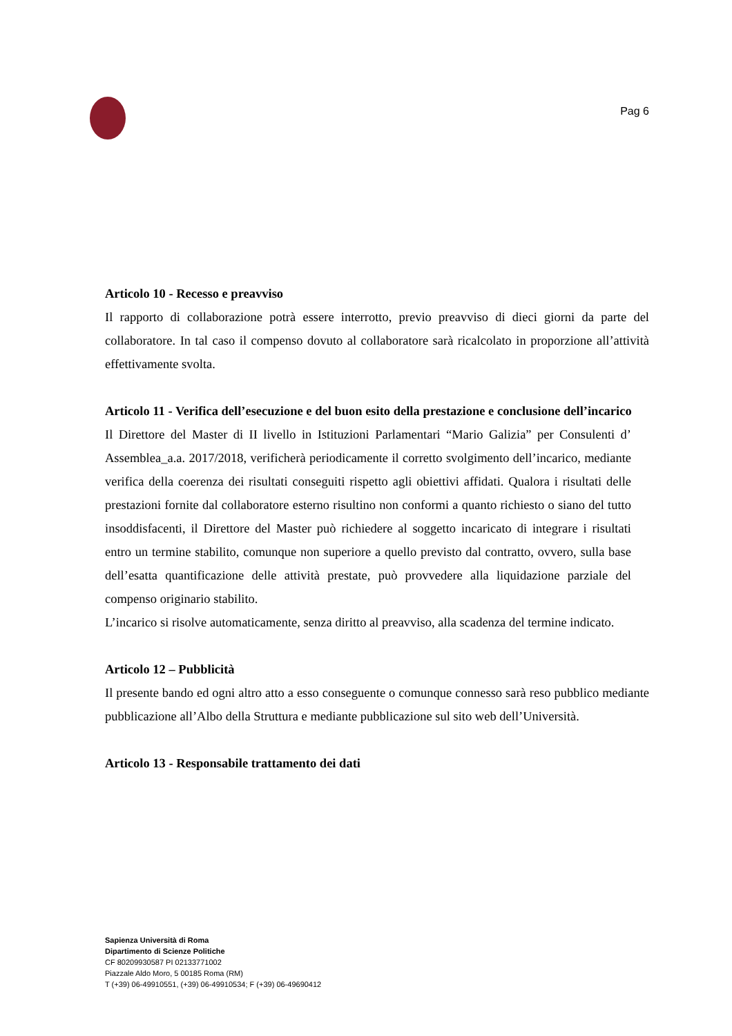Pag 6
Articolo 10 - Recesso e preavviso
Il rapporto di collaborazione potrà essere interrotto, previo preavviso di dieci giorni da parte del collaboratore. In tal caso il compenso dovuto al collaboratore sarà ricalcolato in proporzione all’attività effettivamente svolta.
Articolo 11 - Verifica dell’esecuzione e del buon esito della prestazione e conclusione dell’incarico
Il Direttore del Master di II livello in Istituzioni Parlamentari “Mario Galizia” per Consulenti d’ Assemblea_a.a. 2017/2018, verificherà periodicamente il corretto svolgimento dell’incarico, mediante verifica della coerenza dei risultati conseguiti rispetto agli obiettivi affidati. Qualora i risultati delle prestazioni fornite dal collaboratore esterno risultino non conformi a quanto richiesto o siano del tutto insoddisfacenti, il Direttore del Master può richiedere al soggetto incaricato di integrare i risultati entro un termine stabilito, comunque non superiore a quello previsto dal contratto, ovvero, sulla base dell’esatta quantificazione delle attività prestate, può provvedere alla liquidazione parziale del compenso originario stabilito.
L’incarico si risolve automaticamente, senza diritto al preavviso, alla scadenza del termine indicato.
Articolo 12 – Pubblicità
Il presente bando ed ogni altro atto a esso conseguente o comunque connesso sarà reso pubblico mediante pubblicazione all’Albo della Struttura e mediante pubblicazione sul sito web dell’Università.
Articolo 13 - Responsabile trattamento dei dati
Sapienza Università di Roma
Dipartimento di Scienze Politiche
CF 80209930587 PI 02133771002
Piazzale Aldo Moro, 5 00185 Roma (RM)
T (+39) 06-49910551, (+39) 06-49910534; F (+39) 06-49690412